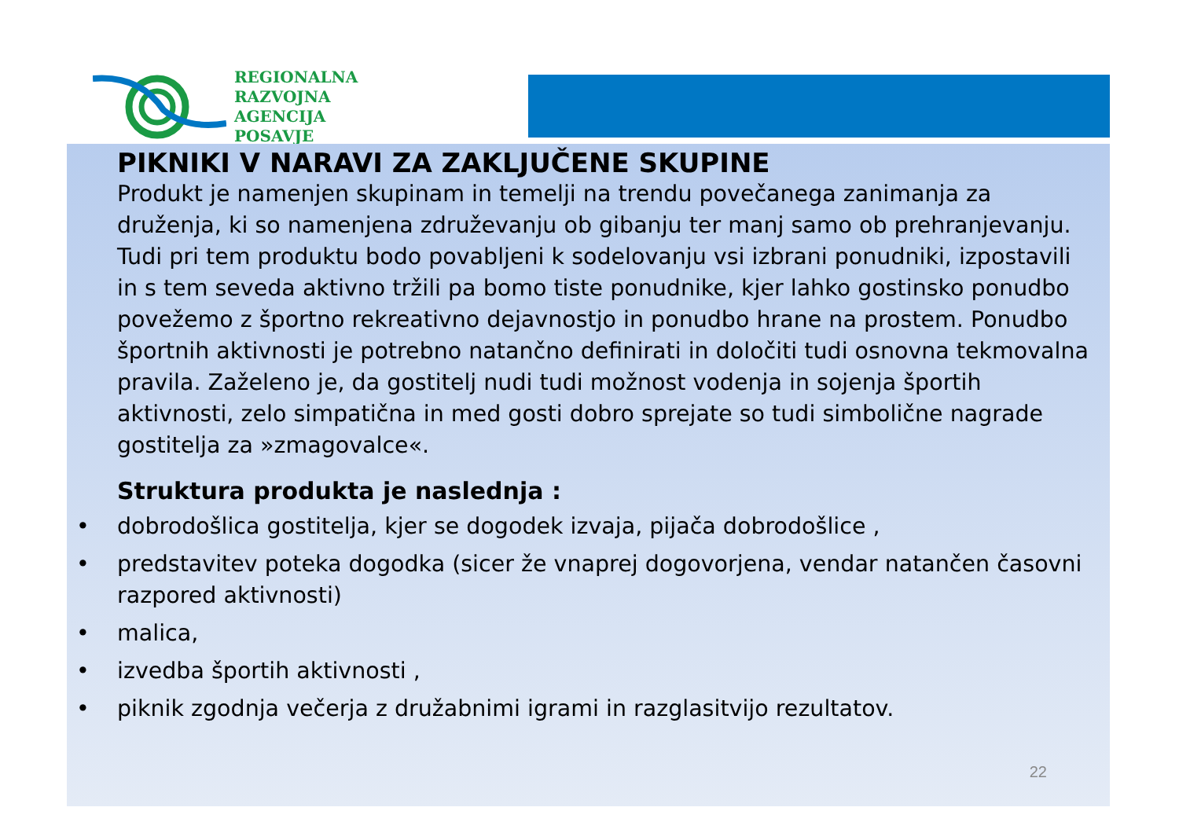REGIONALNA
RAZVOJNA AGENCIJA
POSAVJE
PIKNIKI V NARAVI ZA ZAKLJUČENE SKUPINE
Produkt je namenjen skupinam in temelji na trendu povečanega zanimanja za druženja, ki so namenjena združevanju ob gibanju ter manj samo ob prehranjevanju. Tudi pri tem produktu bodo povabljeni k sodelovanju vsi izbrani ponudniki, izpostavili in s tem seveda aktivno tržili pa bomo tiste ponudnike, kjer lahko gostinsko ponudbo povežemo z športno rekreativno dejavnostjo in ponudbo hrane na prostem. Ponudbo športnih aktivnosti je potrebno natančno definirati in določiti tudi osnovna tekmovalna pravila. Zaželeno je, da gostitelj nudi tudi možnost vodenja in sojenja športih aktivnosti, zelo simpatična in med gosti dobro sprejate so tudi simbolične nagrade gostitelja za »zmagovalce«.
Struktura produkta je naslednja :
• dobrodošlica gostitelja, kjer se dogodek izvaja, pijača dobrodošlice ,
• predstavitev poteka dogodka (sicer že vnaprej dogovorjena, vendar natančen časovni razpored aktivnosti)
• malica,
• izvedba športih aktivnosti ,
• piknik zgodnja večerja z družabnimi igrami in razglasitvijo rezultatov.
22